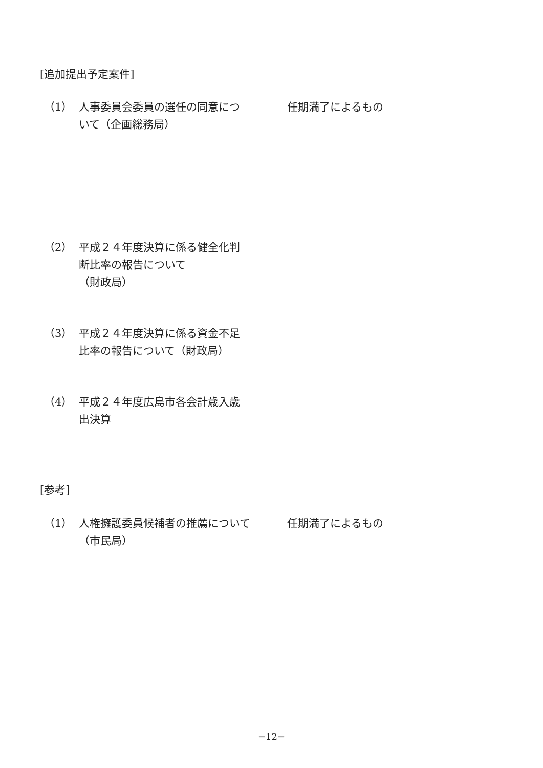[追加提出予定案件]
（1） 人事委員会委員の選任の同意について（企画総務局）
任期満了によるもの
（2） 平成２４年度決算に係る健全化判断比率の報告について
（財政局）
（3） 平成２４年度決算に係る資金不足比率の報告について（財政局）
（4） 平成２４年度広島市各会計歳入歳出決算
[参考]
（1） 人権擁護委員候補者の推薦について（市民局）
任期満了によるもの
−12−